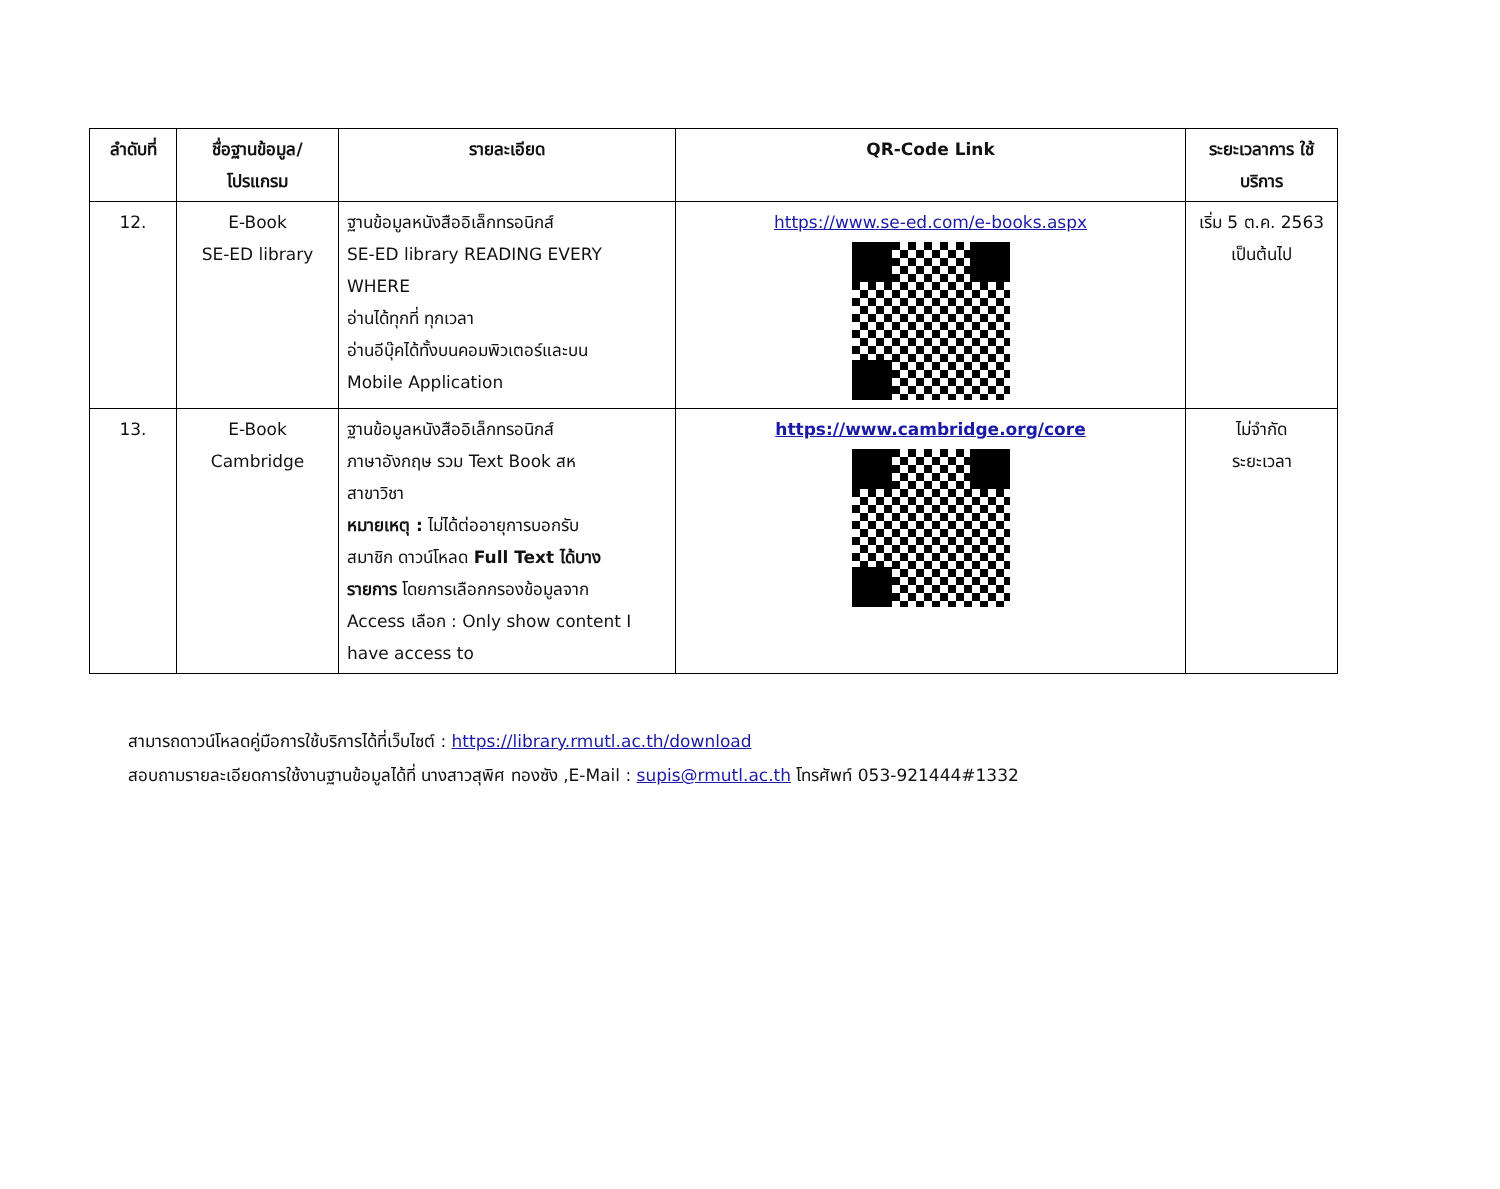| ลำดับที่ | ชื่อฐานข้อมูล/ โปรแกรม | รายละเอียด | QR-Code Link | ระยะเวลาการ ใช้บริการ |
| --- | --- | --- | --- | --- |
| 12. | E-Book SE-ED library | ฐานข้อมูลหนังสืออิเล็กทรอนิกส์ SE-ED library READING EVERY WHERE อ่านได้ทุกที่ ทุกเวลา อ่านอีบุ๊คได้ทั้งบนคอมพิวเตอร์และบน Mobile Application | https://www.se-ed.com/e-books.aspx | เริ่ม 5 ต.ค. 2563 เป็นต้นไป |
| 13. | E-Book Cambridge | ฐานข้อมูลหนังสืออิเล็กทรอนิกส์ ภาษาอังกฤษ รวม Text Book สห สาขาวิชา หมายเหตุ : ไม่ได้ต่ออายุการบอกรับ สมาชิก ดาวน์โหลด Full Text ได้บาง รายการ โดยการเลือกกรองข้อมูลจาก Access เลือก : Only show content I have access to | https://www.cambridge.org/core | ไม่จำกัด ระยะเวลา |
สามารถดาวน์โหลดคู่มือการใช้บริการได้ที่เว็บไซต์ : https://library.rmutl.ac.th/download
สอบถามรายละเอียดการใช้งานฐานข้อมูลได้ที่ นางสาวสุพิศ ทองซัง ,E-Mail : supis@rmutl.ac.th โทรศัพท์ 053-921444#1332